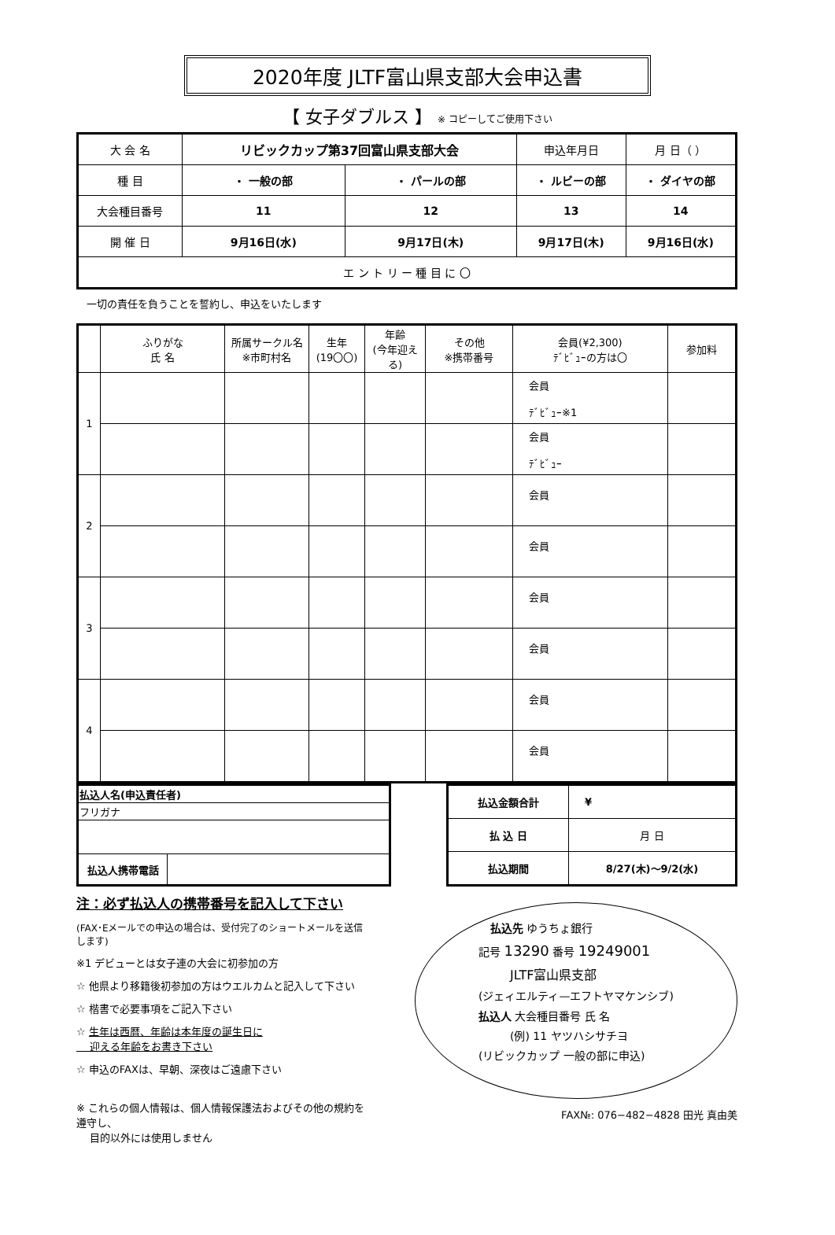2020年度 JLTF富山県支部大会申込書
【 女子ダブルス 】 ※ コピーしてご使用下さい
| 大 会 名 | リビックカップ第37回富山県支部大会 | | 申込年月日 | 月 日（ ） |
| 種 目 | ・ 一般の部 | ・ パールの部 | ・ ルビーの部 | ・ ダイヤの部 |
| 大会種目番号 | 11 | 12 | 13 | 14 |
| 開 催 日 | 9月16日(水) | 9月17日(木) | 9月17日(木) | 9月16日(水) |
| エ ン ト リ ー 種 目 に 〇 | | | | |
一切の責任を負うことを誓約し、申込をいたします
| | ふりがな 氏 名 | 所属サークル名 ※市町村名 | 生年 (19〇〇) | 年齢 (今年迎える) | その他 ※携帯番号 | 会員(¥2,300) ﾃﾞﾋﾞｭｰの方は〇 | 参加料 |
| --- | --- | --- | --- | --- | --- | --- | --- |
| 1 | | | | | | 会員 ﾃﾞﾋﾞｭｰ※1 | |
| | | | | | | 会員 ﾃﾞﾋﾞｭｰ | |
| 2 | | | | | | 会員 | |
| | | | | | | 会員 | |
| 3 | | | | | | 会員 | |
| | | | | | | 会員 | |
| 4 | | | | | | 会員 | |
| | | | | | | 会員 | |
| 払込人名(申込責任者) | |
| フリガナ | |
| 払込人携帯電話 | |
| 払込金額合計 | ¥ |
| 払 込 日 | 月 日 |
| 払込期間 | 8/27(木)〜9/2(水) |
注：必ず払込人の携帯番号を記入して下さい
(FAX･Eメールでの申込の場合は、受付完了のショートメールを送信します)
※1 デビューとは女子連の大会に初参加の方
☆ 他県より移籍後初参加の方はウエルカムと記入して下さい
☆ 楷書で必要事項をご記入下さい
☆ 生年は西暦、年齢は本年度の誕生日に
　 迎える年齢をお書き下さい
☆ 申込のFAXは、早朝、深夜はご遠慮下さい
※ これらの個人情報は、個人情報保護法およびその他の規約を遵守し、
　 目的以外には使用しません
払込先 ゆうちょ銀行
記号 13290 番号 19249001
JLTF富山県支部
(ジェィエルティ—エフトヤマケンシブ)
払込人 大会種目番号 氏 名
(例) 11 ヤツハシサチヨ
(リビックカップ 一般の部に申込)
FAX№: 076−482−4828 田光 真由美